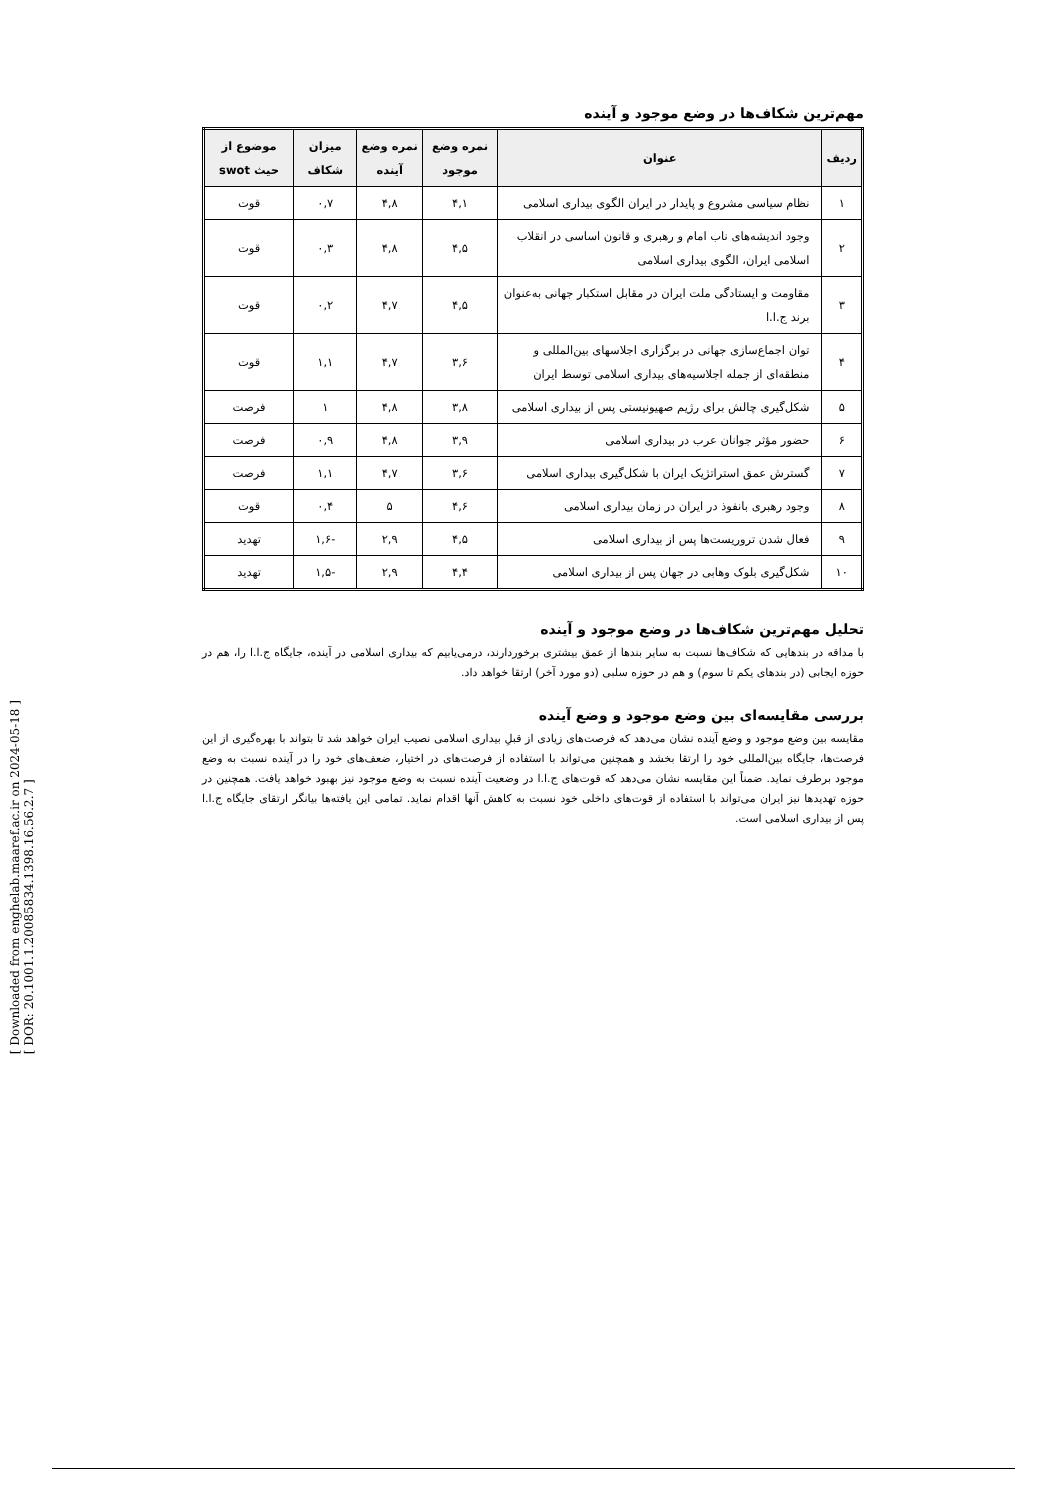[ Downloaded from enghelab.maaref.ac.ir on 2024-05-18 ]
[ DOR: 20.1001.1.20085834.1398.16.56.2.7 ]
مهم‌ترین شکاف‌ها در وضع موجود و آینده
| ردیف | عنوان | نمره وضع موجود | نمره وضع آینده | میزان شکاف | موضوع از حیث swot |
| --- | --- | --- | --- | --- | --- |
| ۱ | نظام سیاسی مشروع و پایدار در ایران الگوی بیداری اسلامی | ۴,۱ | ۴,۸ | ۰,۷ | قوت |
| ۲ | وجود اندیشه‌های ناب امام و رهبری و قانون اساسی در انقلاب اسلامی ایران، الگوی بیداری اسلامی | ۴,۵ | ۴,۸ | ۰,۳ | قوت |
| ۳ | مقاومت و ایستادگی ملت ایران در مقابل استکبار جهانی به‌عنوان برند ج.ا.ا | ۴,۵ | ۴,۷ | ۰,۲ | قوت |
| ۴ | توان اجماع‌سازی جهانی در برگزاری اجلاسهای بین‌المللی و منطقه‌ای از جمله اجلاسیه‌های بیداری اسلامی توسط ایران | ۳,۶ | ۴,۷ | ۱,۱ | قوت |
| ۵ | شکل‌گیری چالش برای رژیم صهیونیستی پس از بیداری اسلامی | ۳,۸ | ۴,۸ | ۱ | فرصت |
| ۶ | حضور مؤثر جوانان عرب در بیداری اسلامی | ۳,۹ | ۴,۸ | ۰,۹ | فرصت |
| ۷ | گسترش عمق استراتژیک ایران با شکل‌گیری بیداری اسلامی | ۳,۶ | ۴,۷ | ۱,۱ | فرصت |
| ۸ | وجود رهبری بانفوذ در ایران در زمان بیداری اسلامی | ۴,۶ | ۵ | ۰,۴ | قوت |
| ۹ | فعال شدن تروریست‌ها پس از بیداری اسلامی | ۴,۵ | ۲,۹ | -۱,۶ | تهدید |
| ۱۰ | شکل‌گیری بلوک وهابی در جهان پس از بیداری اسلامی | ۴,۴ | ۲,۹ | -۱,۵ | تهدید |
تحلیل مهم‌ترین شکاف‌ها در وضع موجود و آینده
با مداقه در بندهایی که شکاف‌ها نسبت به سایر بندها از عمق بیشتری برخوردارند، درمی‌یابیم که بیداری اسلامی در آینده، جایگاه ج.ا.ا را، هم در حوزه ایجابی (در بندهای یکم تا سوم) و هم در حوزه سلبی (دو مورد آخر) ارتقا خواهد داد.
بررسی مقایسه‌ای بین وضع موجود و وضع آینده
مقایسه بین وضع موجود و وضع آینده نشان می‌دهد که فرصت‌های زیادی از قبلِ بیداری اسلامی نصیب ایران خواهد شد تا بتواند با بهره‌گیری از این فرصت‌ها، جایگاه بین‌المللی خود را ارتقا بخشد و همچنین می‌تواند با استفاده از فرصت‌های در اختیار، ضعف‌های خود را در آینده نسبت به وضع موجود برطرف نماید. ضمناً این مقایسه نشان می‌دهد که قوت‌های ج.ا.ا در وضعیت آینده نسبت به وضع موجود نیز بهبود خواهد یافت. همچنین در حوزه تهدیدها نیز ایران می‌تواند با استفاده از قوت‌های داخلی خود نسبت به کاهش آنها اقدام نماید. تمامی این یافته‌ها بیانگر ارتقای جایگاه ج.ا.ا پس از بیداری اسلامی است.